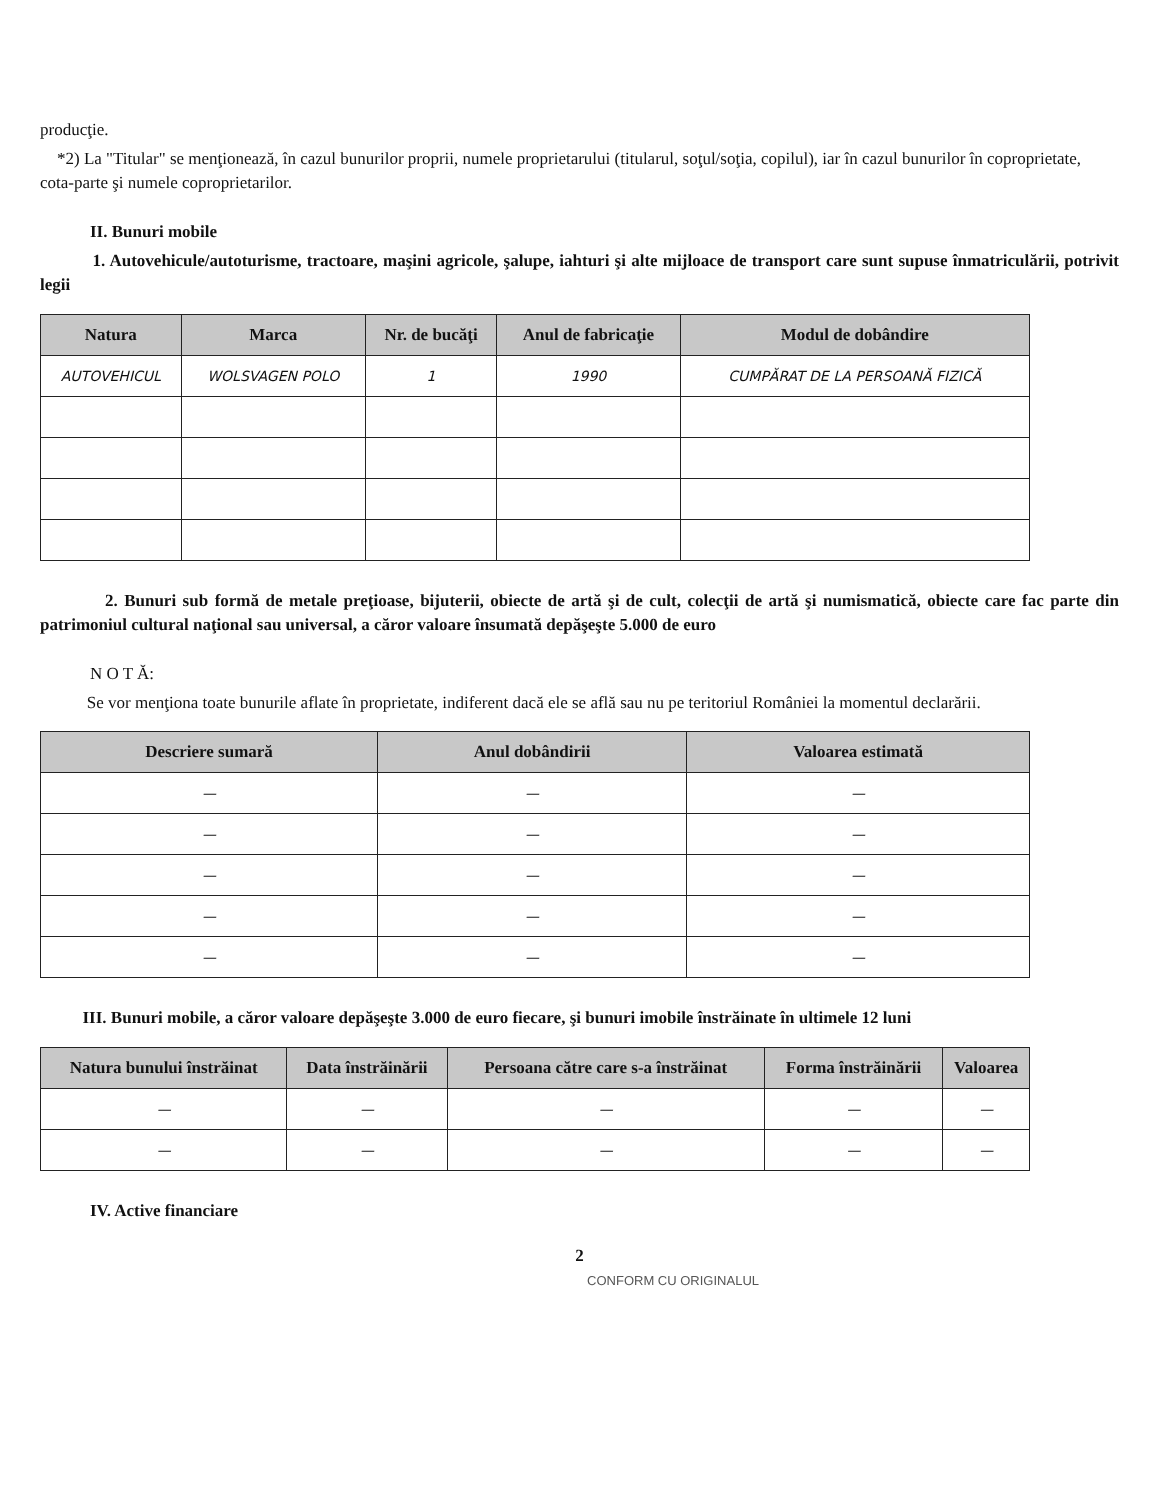producţie.
*2) La "Titular" se menţionează, în cazul bunurilor proprii, numele proprietarului (titularul, soţul/soţia, copilul), iar în cazul bunurilor în coproprietate, cota-parte şi numele coproprietarilor.
II. Bunuri mobile
1. Autovehicule/autoturisme, tractoare, maşini agricole, şalupe, iahturi şi alte mijloace de transport care sunt supuse înmatriculării, potrivit legii
| Natura | Marca | Nr. de bucăţi | Anul de fabricaţie | Modul de dobândire |
| --- | --- | --- | --- | --- |
| AUTOVEHICUL | WOLSVAGEN POLO | 1 | 1990 | CUMPĂRAT DE LA PERSOANĂ FIZICĂ |
2. Bunuri sub formă de metale preţioase, bijuterii, obiecte de artă şi de cult, colecţii de artă şi numismatică, obiecte care fac parte din patrimoniul cultural naţional sau universal, a căror valoare însumată depăşeşte 5.000 de euro
N O T Ă:
Se vor menţiona toate bunurile aflate în proprietate, indiferent dacă ele se află sau nu pe teritoriul României la momentul declarării.
| Descriere sumară | Anul dobândirii | Valoarea estimată |
| --- | --- | --- |
| — | — | — |
| — | — | — |
| — | — | — |
| — | — | — |
| — | — | — |
III. Bunuri mobile, a căror valoare depăşeşte 3.000 de euro fiecare, şi bunuri imobile înstrăinate în ultimele 12 luni
| Natura bunului înstrăinat | Data înstrăinării | Persoana către care s-a înstrăinat | Forma înstrăinării | Valoarea |
| --- | --- | --- | --- | --- |
| — | — | — | — | — |
| — | — | — | — | — |
IV. Active financiare
2
CONFORM CU ORIGINALUL